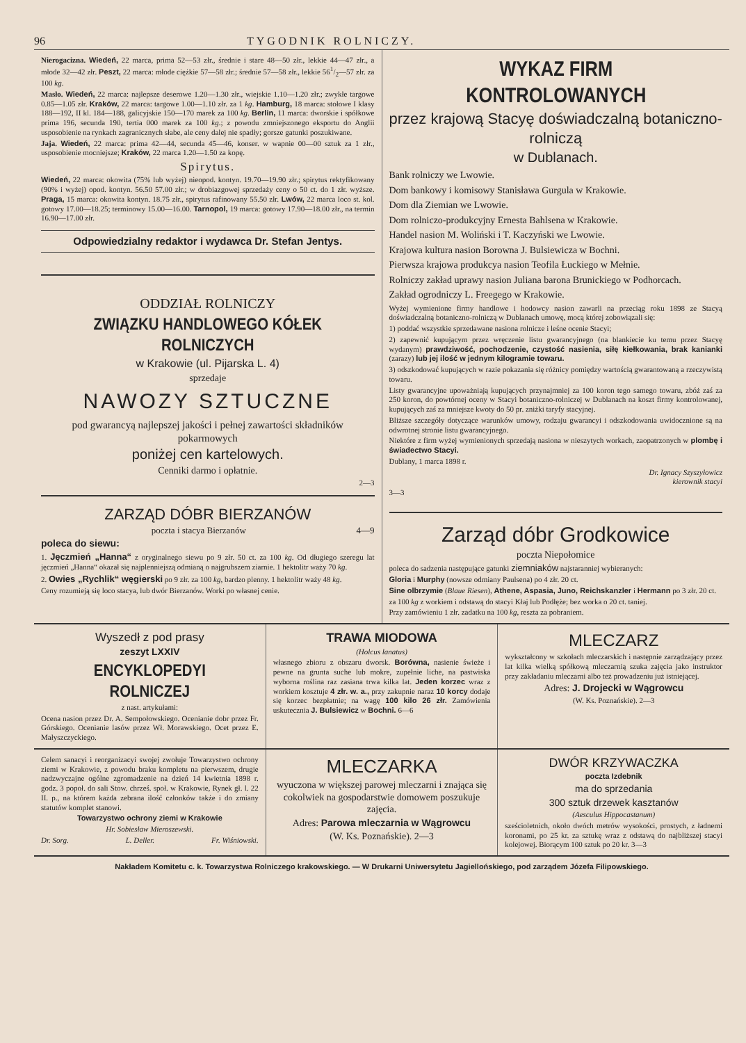96 TYGODNIK ROLNICZY.
Nierogacizna. Wiedeń, 22 marca, prima 52—53 złr., średnie i stare 48—50 złr., lekkie 44—47 złr., a młode 32—42 złr. Peszt, 22 marca: młode ciężkie 57—58 złr.; średnie 57—58 złr., lekkie 561/2—57 złr. za 100 kg.
Masło. Wiedeń, 22 marca: najlepsze deserowe 1.20—1.30 złr., wiejskie 1.10—1.20 złr.; zwykłe targowe 0.85—1.05 złr. Kraków, 22 marca: targowe 1.00—1.10 złr. za 1 kg. Hamburg, 18 marca: stołowe I klasy 188—192, II kl. 184—188, galicyjskie 150—170 marek za 100 kg. Berlin, 11 marca: dworskie i spółkowe prima 196, secunda 190, tertia 000 marek za 100 kg.; z powodu zmniejszonego eksportu do Anglii usposobienie na rynkach zagranicznych słabe, ale ceny dalej nie spadły; gorsze gatunki poszukiwane.
Jaja. Wiedeń, 22 marca: prima 42—44, secunda 45—46, konser. w wapnie 00—00 sztuk za 1 złr., usposobienie mocniejsze; Kraków, 22 marca 1.20—1.50 za kopę.
Spirytus.
Wiedeń, 22 marca: okowita (75% lub wyżej) nieopod. kontyn. 19.70—19.90 złr.; spirytus rektyfikowany (90% i wyżej) opod. kontyn. 56.50 57.00 złr.; w drobiazgowej sprzedaży ceny o 50 ct. do 1 złr. wyższe. Praga, 15 marca: okowita kontyn. 18.75 złr., spirytus rafinowany 55.50 złr. Lwów, 22 marca loco st. kol. gotowy 17.00—18.25; terminowy 15.00—16.00. Tarnopol, 19 marca: gotowy 17.90—18.00 złr., na termin 16.90—17.00 złr.
Odpowiedzialny redaktor i wydawca Dr. Stefan Jentys.
ODDZIAŁ ROLNICZY
ZWIĄZKU HANDLOWEGO KÓŁEK ROLNICZYCH
w Krakowie (ul. Pijarska L. 4)
sprzedaje
NAWOZY SZTUCZNE
pod gwarancyą najlepszej jakości i pełnej zawartości składników pokarmowych
poniżej cen kartelowych.
Cenniki darmo i opłatnie.
2—3
ZARZĄD DÓBR BIERZANÓW
poczta i stacya Bierzanów 4—9
poleca do siewu:
1. Jęczmień „Hanna“ z oryginalnego siewu po 9 złr. 50 ct. za 100 kg. Od długiego szeregu lat jęczmień „Hanna“ okazał się najplenniejszą odmianą o najgrubszem ziarnie. 1 hektolitr waży 70 kg.
2. Owies „Rychlik“ węgierski po 9 złr. za 100 kg, bardzo plenny. 1 hektolitr waży 48 kg.
Ceny rozumieją się loco stacya, lub dwór Bierzanów. Worki po własnej cenie.
WYKAZ FIRM KONTROLOWANYCH
przez krajową Stacyę doświadczalną botaniczno-rolniczą
w Dublanach.
Bank rolniczy we Lwowie.
Dom bankowy i komisowy Stanisława Gurgula w Krakowie.
Dom dla Ziemian we Lwowie.
Dom rolniczo-produkcyjny Ernesta Bahlsena w Krakowie.
Handel nasion M. Woliński i T. Kaczyński we Lwowie.
Krajowa kultura nasion Borowna J. Bulsiewicza w Bochni.
Pierwsza krajowa produkcya nasion Teofila Łuckiego w Mełnie.
Rolniczy zakład uprawy nasion Juliana barona Brunickiego w Podhorcach.
Zakład ogrodniczy L. Freegego w Krakowie.
Wyżej wymienione firmy handlowe i hodowcy nasion zawarli na przeciąg roku 1898 ze Stacyą doświadczalną botaniczno-rolniczą w Dublanach umowę, mocą której zobowiązali się:
1) poddać wszystkie sprzedawane nasiona rolnicze i leśne ocenie Stacyi;
2) zapewnić kupującym przez wręczenie listu gwarancyjnego (na blankiecie ku temu przez Stacyę wydanym) prawdziwość, pochodzenie, czystość nasienia, siłę kiełkowania, brak kanianki (zarazy) lub jej ilość w jednym kilogramie towaru.
3) odszkodować kupujących w razie pokazania się różnicy pomiędzy wartością gwarantowaną a rzeczywistą towaru.
Listy gwarancyjne upoważniają kupujących przynajmniej za 100 koron tego samego towaru, zbóż zaś za 250 koron, do powtórnej oceny w Stacyi botaniczno-rolniczej w Dublanach na koszt firmy kontrolowanej, kupujących zaś za mniejsze kwoty do 50 pr. zniżki taryfy stacyjnej.
Bliższe szczegóły dotyczące warunków umowy, rodzaju gwarancyi i odszkodowania uwidocznione są na odwrotnej stronie listu gwarancyjnego.
Niektóre z firm wyżej wymienionych sprzedają nasiona w nieszytych workach, zaopatrzonych w plombę i świadectwo Stacyi.
Dublany, 1 marca 1898 r.
Dr. Ignacy Szyszyłowicz
kierownik stacyi
3—3
Zarząd dóbr Grodkowice
poczta Niepołomice
poleca do sadzenia następujące gatunki ziemniaków najstaranniej wybieranych:
Gloria i Murphy (nowsze odmiany Paulsena) po 4 złr. 20 ct.
Sine olbrzymie (Blaue Riesen), Athene, Aspasia, Juno, Reichskanzler i Hermann po 3 złr. 20 ct.
za 100 kg z workiem i odstawą do stacyi Kłaj lub Podłęże; bez worka o 20 ct. taniej.
Przy zamówieniu 1 złr. zadatku na 100 kg, reszta za pobraniem.
Wyszedł z pod prasy
zeszyt LXXIV
ENCYKLOPEDYI ROLNICZEJ
z nast. artykułami:
Ocena nasion przez Dr. A. Sempołowskiego. Ocenianie dobr przez Fr. Górskiego. Ocenianie lasów przez Wł. Morawskiego. Ocet przez E. Małyszczyckiego.
TRAWA MIODOWA
(Holcus lanatus)
własnego zbioru z obszaru dworsk. Borówna, nasienie świeże i pewne na grunta suche lub mokre, zupełnie liche, na pastwiska wyborna roślina raz zasiana trwa kilka lat. Jeden korzec wraz z workiem kosztuje 4 złr. w. a., przy zakupnie naraz 10 korcy dodaje się korzec bezpłatnie; na wagę 100 kilo 26 złr. Zamówienia uskutecznia J. Bulsiewicz w Bochni. 6—6
MLECZARZ
wykształcony w szkołach mleczarskich i następnie zarządzający przez lat kilka wielką spółkową mleczarnią szuka zajęcia jako instruktor przy zakładaniu mleczarni albo też prowadzeniu już istniejącej.
Adres: J. Drojecki w Wągrowcu
(W. Ks. Poznańskie). 2—3
Celem sanacyi i reorganizacyi swojej zwołuje Towarzystwo ochrony ziemi w Krakowie, z powodu braku kompletu na pierwszem, drugie nadzwyczajne ogólne zgromadzenie na dzień 14 kwietnia 1898 r. godz. 3 popoł. do sali Stow. chrześ. społ. w Krakowie, Rynek gł. l. 22 II. p., na którem każda zebrana ilość członków także i do zmiany statutów komplet stanowi.
Towarzystwo ochrony ziemi w Krakowie
Hr. Sobiesław Mieroszewski.
Dr. Sorg. L. Deller. Fr. Wiśniowski.
MLECZARKA
wyuczona w większej parowej mleczarni i znająca się cokolwiek na gospodarstwie domowem poszukuje zajęcia.
Adres: Parowa mleczarnia w Wągrowcu
(W. Ks. Poznańskie). 2—3
DWÓR KRZYWACZKA
poczta Izdebnik
ma do sprzedania
300 sztuk drzewek kasztanów
(Aesculus Hippocastanum)
sześcioletnich, około dwóch metrów wysokości, prostych, z ładnemi koronami, po 25 kr. za sztukę wraz z odstawą do najbliższej stacyi kolejowej. Biorącym 100 sztuk po 20 kr. 3—3
Nakładem Komitetu c. k. Towarzystwa Rolniczego krakowskiego. — W Drukarni Uniwersytetu Jagiellońskiego, pod zarządem Józefa Filipowskiego.